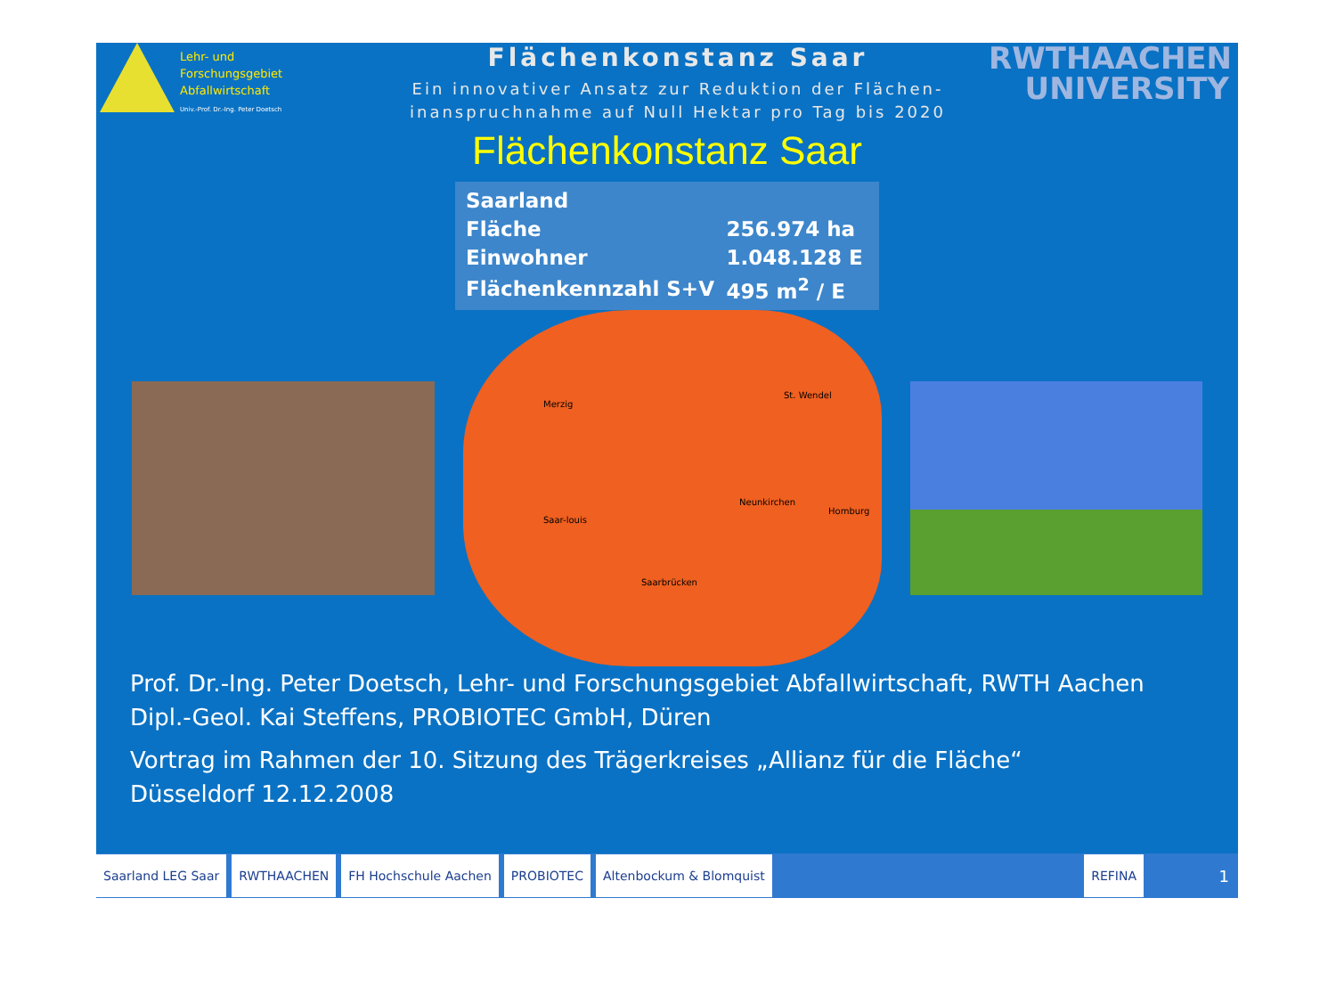Lehr- und
Forschungsgebiet
Abfallwirtschaft
Univ.-Prof. Dr.-Ing. Peter Doetsch
Flächenkonstanz Saar
Ein innovativer Ansatz zur Reduktion der Flächen-
inanspruchnahme auf Null Hektar pro Tag bis 2020
RWTHAACHEN
UNIVERSITY
Flächenkonstanz Saar
| Saarland | |
| Fläche | 256.974 ha |
| Einwohner | 1.048.128 E |
| Flächenkennzahl S+V | 495 m<sup>2</sup> / E |
Merzig
St. Wendel
Neunkirchen
Homburg
Saar-louis
Saarbrücken
Prof. Dr.-Ing. Peter Doetsch, Lehr- und Forschungsgebiet Abfallwirtschaft, RWTH Aachen
Dipl.-Geol. Kai Steffens, PROBIOTEC GmbH, Düren
Vortrag im Rahmen der 10. Sitzung des Trägerkreises „Allianz für die Fläche“
Düsseldorf 12.12.2008
Saarland LEG Saar RWTHAACHEN FH Hochschule Aachen PROBIOTEC Altenbockum & Blomquist REFINA
1